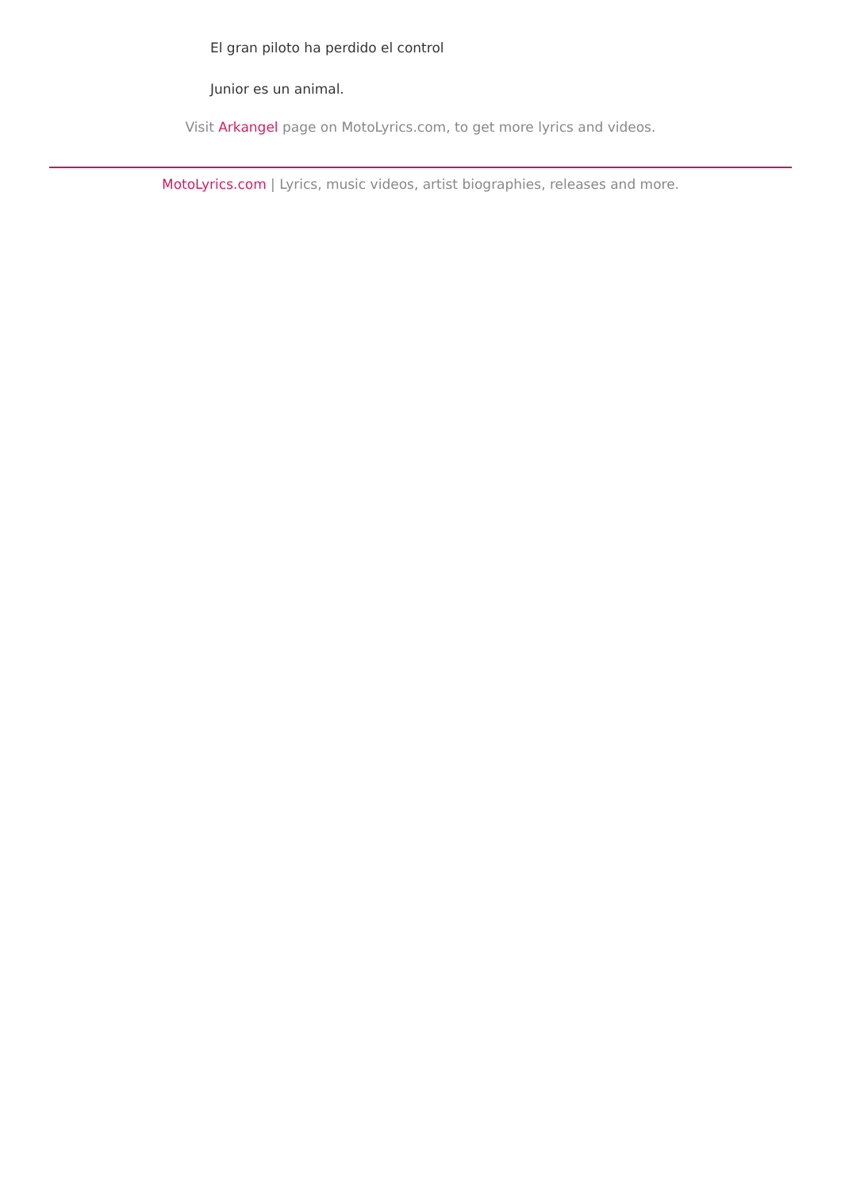El gran piloto ha perdido el control
Junior es un animal.
Visit Arkangel page on MotoLyrics.com, to get more lyrics and videos.
MotoLyrics.com | Lyrics, music videos, artist biographies, releases and more.